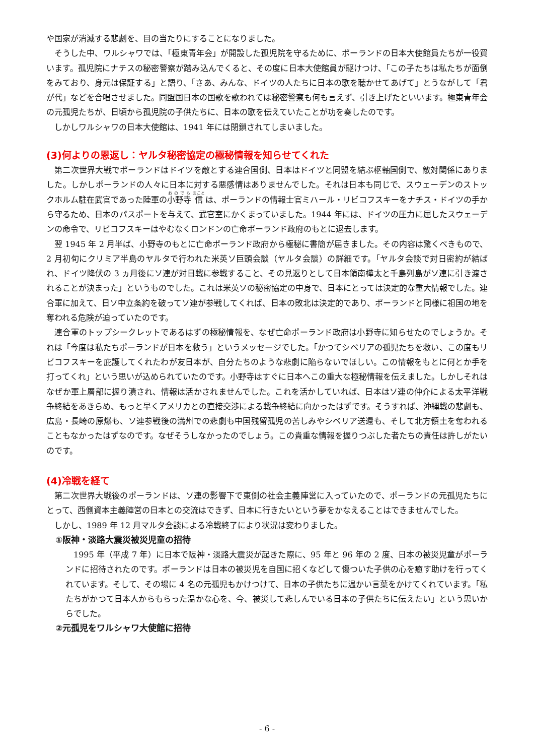や国家が消滅する悲劇を、目の当たりにすることになりました。
そうした中、ワルシャワでは、「極東青年会」が開設した孤児院を守るために、ポーランドの日本大使館員たちが一役買います。孤児院にナチスの秘密警察が踏み込んでくると、その度に日本大使館員が駆けつけ、「この子たちは私たちが面倒をみており、身元は保証する」と語り、「さあ、みんな、ドイツの人たちに日本の歌を聴かせてあげて」とうながして「君が代」などを合唱させました。同盟国日本の国歌を歌われては秘密警察も何も言えず、引き上げたといいます。極東青年会の元孤児たちが、日頃から孤児院の子供たちに、日本の歌を伝えていたことが功を奏したのです。
しかしワルシャワの日本大使館は、1941 年には閉鎖されてしまいました。
(3)何よりの恩返し：ヤルタ秘密協定の極秘情報を知らせてくれた
第二次世界大戦でポーランドはドイツを敵とする連合国側、日本はドイツと同盟を結ぶ枢軸国側で、敵対関係にありました。しかしポーランドの人々に日本に対する悪感情はありませんでした。それは日本も同じで、スウェーデンのストックホルム駐在武官であった陸軍の小野寺 信 は、ポーランドの情報士官ミハール・リビコフスキーをナチス・ドイツの手から守るため、日本のパスポートを与えて、武官室にかくまっていました。1944 年には、ドイツの圧力に屈したスウェーデンの命令で、リビコフスキーはやむなくロンドンの亡命ポーランド政府のもとに退去します。
翌 1945 年 2 月半ば、小野寺のもとに亡命ポーランド政府から極秘に書簡が届きました。その内容は驚くべきもので、2 月初旬にクリミア半島のヤルタで行われた米英ソ巨頭会談（ヤルタ会談）の詳細です。「ヤルタ会談で対日密約が結ばれ、ドイツ降伏の 3 ヵ月後にソ連が対日戦に参戦すること、その見返りとして日本領南樺太と千島列島がソ連に引き渡されることが決まった」というものでした。これは米英ソの秘密協定の中身で、日本にとっては決定的な重大情報でした。連合軍に加えて、日ソ中立条約を破ってソ連が参戦してくれば、日本の敗北は決定的であり、ポーランドと同様に祖国の地を奪われる危険が迫っていたのです。
連合軍のトップシークレットであるはずの極秘情報を、なぜ亡命ポーランド政府は小野寺に知らせたのでしょうか。それは「今度は私たちポーランドが日本を救う」というメッセージでした。「かつてシベリアの孤児たちを救い、この度もリビコフスキーを庇護してくれたわが友日本が、自分たちのような悲劇に陥らないでほしい。この情報をもとに何とか手を打ってくれ」という思いが込められていたのです。小野寺はすぐに日本へこの重大な極秘情報を伝えました。しかしそれはなぜか軍上層部に握り潰され、情報は活かされませんでした。これを活かしていれば、日本はソ連の仲介による太平洋戦争終結をあきらめ、もっと早くアメリカとの直接交渉による戦争終結に向かったはずです。そうすれば、沖縄戦の悲劇も、広島・長崎の原爆も、ソ連参戦後の満州での悲劇も中国残留孤児の苦しみやシベリア送還も、そして北方領土を奪われることもなかったはずなのです。なぜそうしなかったのでしょう。この貴重な情報を握りつぶした者たちの責任は許しがたいのです。
(4)冷戦を経て
第二次世界大戦後のポーランドは、ソ連の影響下で東側の社会主義陣営に入っていたので、ポーランドの元孤児たちにとって、西側資本主義陣営の日本との交流はできず、日本に行きたいという夢をかなえることはできませんでした。
しかし、1989 年 12 月マルタ会談による冷戦終了により状況は変わりました。
①阪神・淡路大震災被災児童の招待
1995 年（平成 7 年）に日本で阪神・淡路大震災が起きた際に、95 年と 96 年の 2 度、日本の被災児童がポーランドに招待されたのです。ポーランドは日本の被災児を自国に招くなどして傷ついた子供の心を癒す助けを行ってくれています。そして、その場に 4 名の元孤児もかけつけて、日本の子供たちに温かい言葉をかけてくれています。「私たちがかつて日本人からもらった温かな心を、今、被災して悲しんでいる日本の子供たちに伝えたい」という思いからでした。
②元孤児をワルシャワ大使館に招待
- 6 -